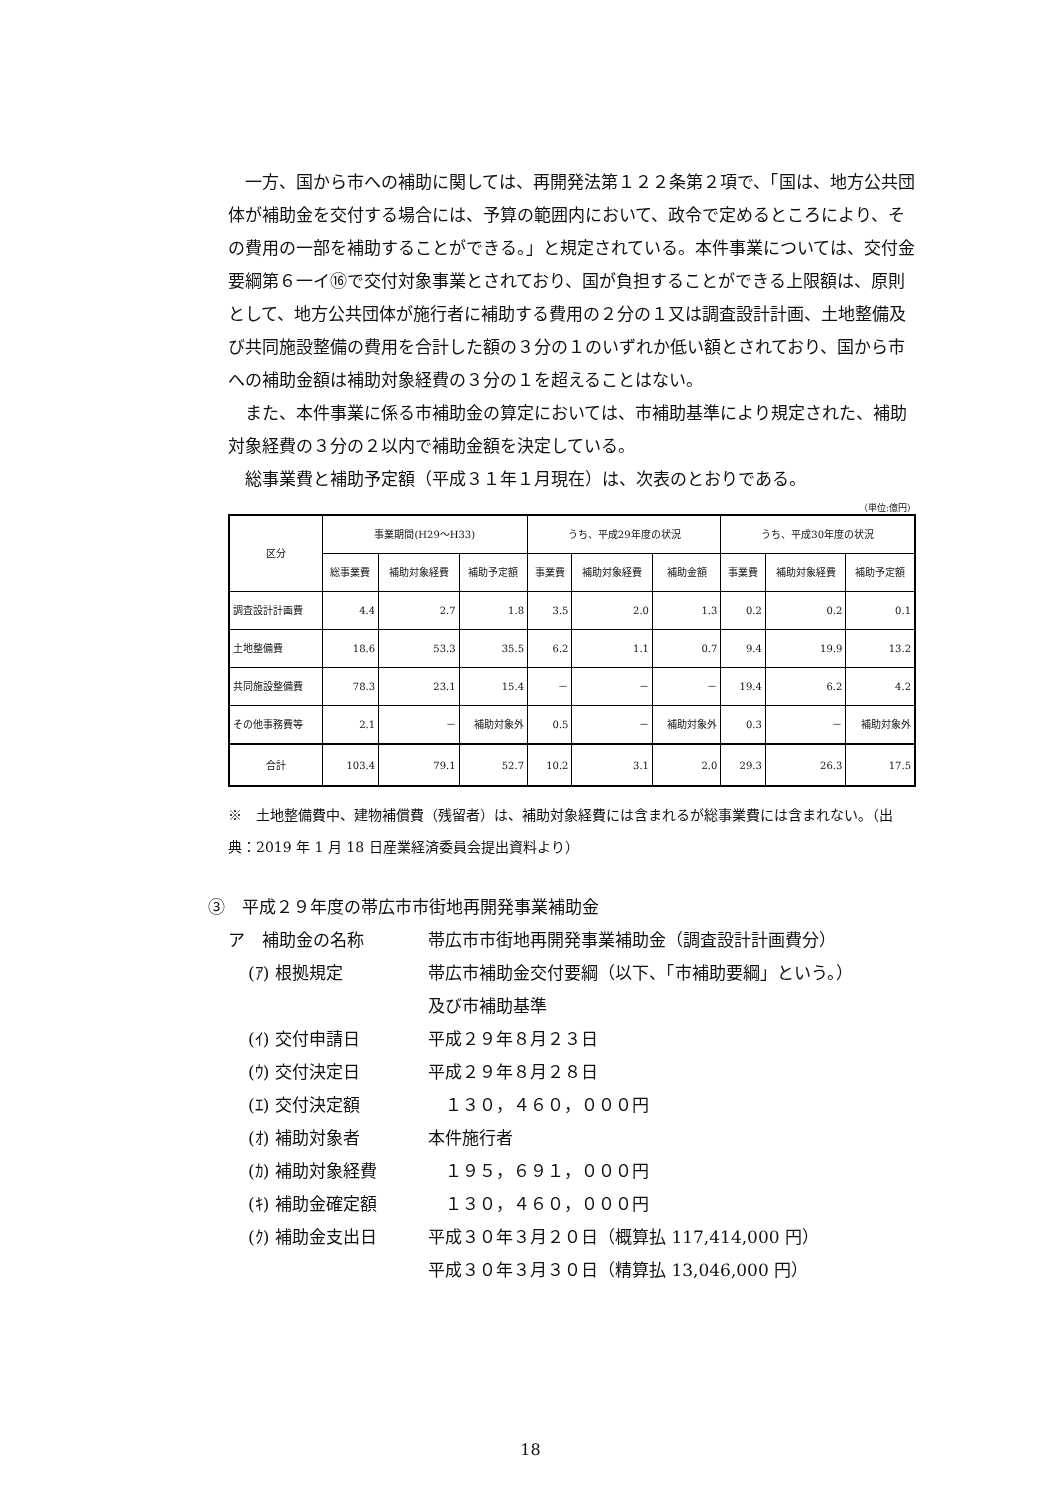一方、国から市への補助に関しては、再開発法第１２２条第２項で、「国は、地方公共団体が補助金を交付する場合には、予算の範囲内において、政令で定めるところにより、その費用の一部を補助することができる。」と規定されている。本件事業については、交付金要綱第６一イ⑯で交付対象事業とされており、国が負担することができる上限額は、原則として、地方公共団体が施行者に補助する費用の２分の１又は調査設計計画、土地整備及び共同施設整備の費用を合計した額の３分の１のいずれか低い額とされており、国から市への補助金額は補助対象経費の３分の１を超えることはない。
また、本件事業に係る市補助金の算定においては、市補助基準により規定された、補助対象経費の３分の２以内で補助金額を決定している。
総事業費と補助予定額（平成３１年１月現在）は、次表のとおりである。
（単位:億円）
| 区分 | 事業期間(H29～H33) | | | うち、平成29年度の状況 | | | うち、平成30年度の状況 | | |
| --- | --- | --- | --- | --- | --- | --- | --- | --- | --- |
| | 総事業費 | 補助対象経費 | 補助予定額 | 事業費 | 補助対象経費 | 補助金額 | 事業費 | 補助対象経費 | 補助予定額 |
| 調査設計計画費 | 4.4 | 2.7 | 1.8 | 3.5 | 2.0 | 1.3 | 0.2 | 0.2 | 0.1 |
| 土地整備費 | 18.6 | 53.3 | 35.5 | 6.2 | 1.1 | 0.7 | 9.4 | 19.9 | 13.2 |
| 共同施設整備費 | 78.3 | 23.1 | 15.4 | － | － | － | 19.4 | 6.2 | 4.2 |
| その他事務費等 | 2.1 | － | 補助対象外 | 0.5 | － | 補助対象外 | 0.3 | － | 補助対象外 |
| 合計 | 103.4 | 79.1 | 52.7 | 10.2 | 3.1 | 2.0 | 29.3 | 26.3 | 17.5 |
※　土地整備費中、建物補償費（残留者）は、補助対象経費には含まれるが総事業費には含まれない。（出典：2019 年 1 月 18 日産業経済委員会提出資料より）
③　平成２９年度の帯広市市街地再開発事業補助金
ア　補助金の名称 帯広市市街地再開発事業補助金（調査設計計画費分）
(ｱ) 根拠規定 帯広市補助金交付要綱（以下、「市補助要綱」という。）
及び市補助基準
(ｲ) 交付申請日 平成２９年８月２３日
(ｳ) 交付決定日 平成２９年８月２８日
(ｴ) 交付決定額　１３０，４６０，０００円
(ｵ) 補助対象者 本件施行者
(ｶ) 補助対象経費　１９５，６９１，０００円
(ｷ) 補助金確定額　１３０，４６０，０００円
(ｸ) 補助金支出日 平成３０年３月２０日（概算払 117,414,000 円）
平成３０年３月３０日（精算払 13,046,000 円）
18